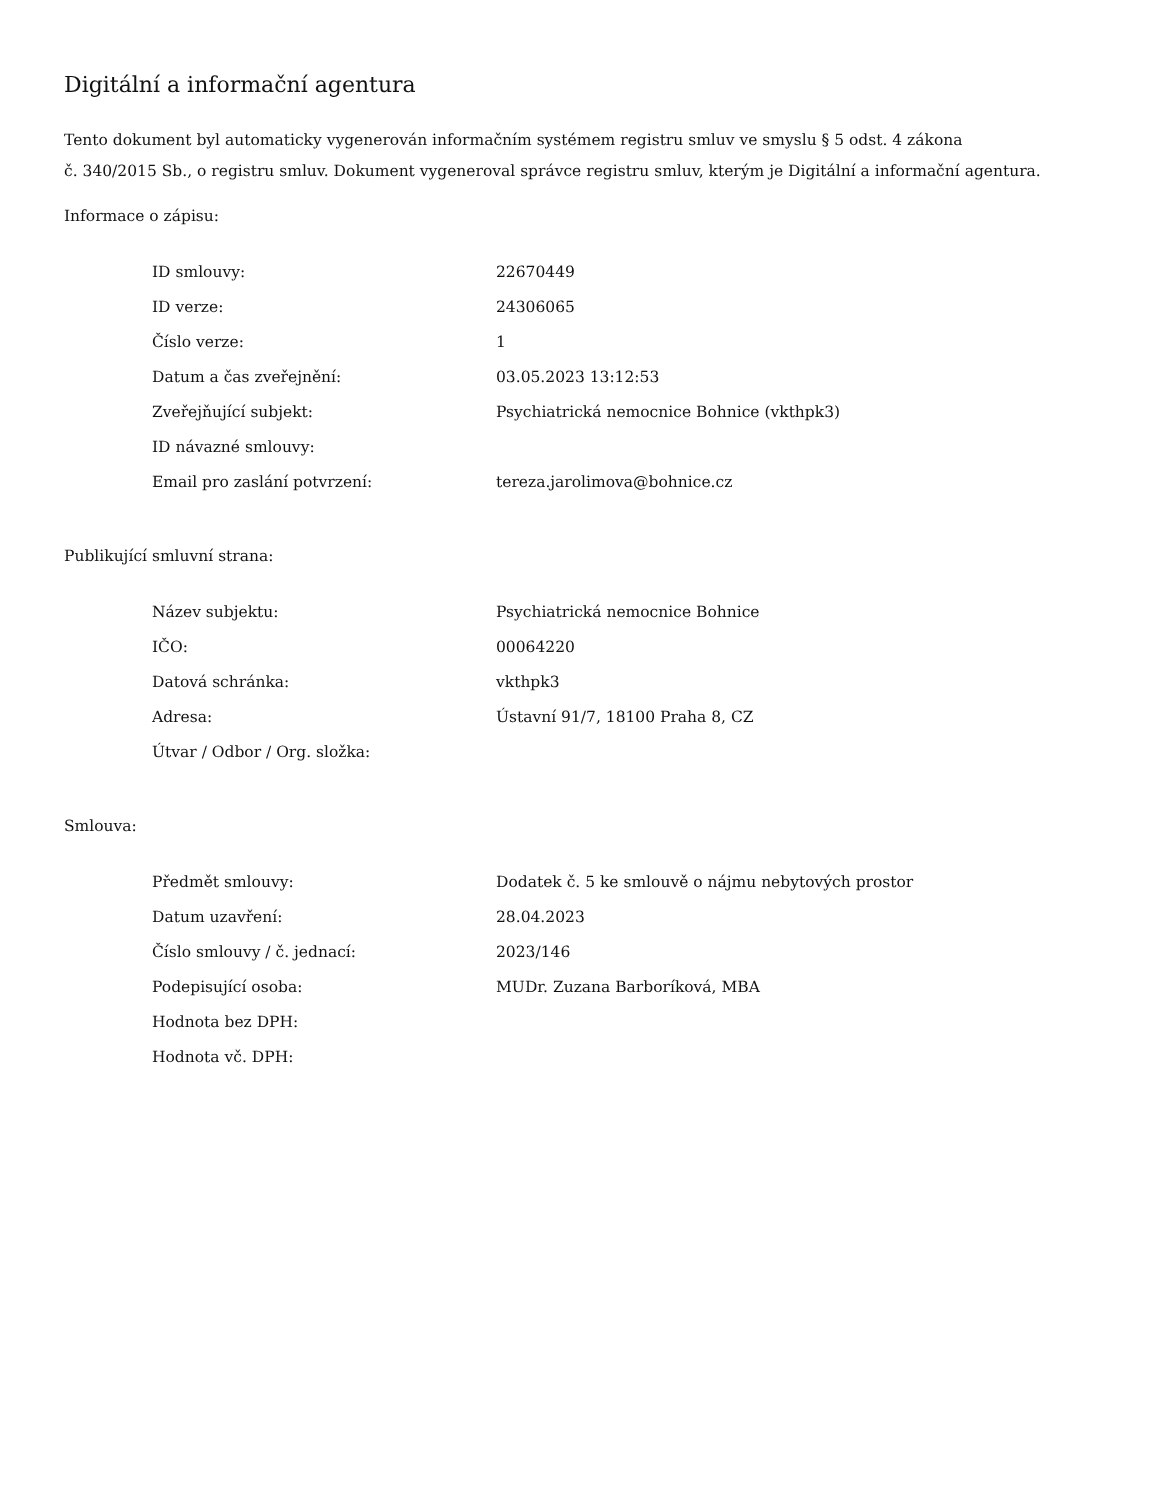Digitální a informační agentura
Tento dokument byl automaticky vygenerován informačním systémem registru smluv ve smyslu § 5 odst. 4 zákona
č. 340/2015 Sb., o registru smluv. Dokument vygeneroval správce registru smluv, kterým je Digitální a informační agentura.
Informace o zápisu:
| ID smlouvy: | 22670449 |
| ID verze: | 24306065 |
| Číslo verze: | 1 |
| Datum a čas zveřejnění: | 03.05.2023 13:12:53 |
| Zveřejňující subjekt: | Psychiatrická nemocnice Bohnice (vkthpk3) |
| ID návazné smlouvy: | |
| Email pro zaslání potvrzení: | tereza.jarolimova@bohnice.cz |
Publikující smluvní strana:
| Název subjektu: | Psychiatrická nemocnice Bohnice |
| IČO: | 00064220 |
| Datová schránka: | vkthpk3 |
| Adresa: | Ústavní 91/7, 18100 Praha 8, CZ |
| Útvar / Odbor / Org. složka: | |
Smlouva:
| Předmět smlouvy: | Dodatek č. 5 ke smlouvě o nájmu nebytových prostor |
| Datum uzavření: | 28.04.2023 |
| Číslo smlouvy / č. jednací: | 2023/146 |
| Podepisující osoba: | MUDr. Zuzana Barboríková, MBA |
| Hodnota bez DPH: | |
| Hodnota vč. DPH: | |